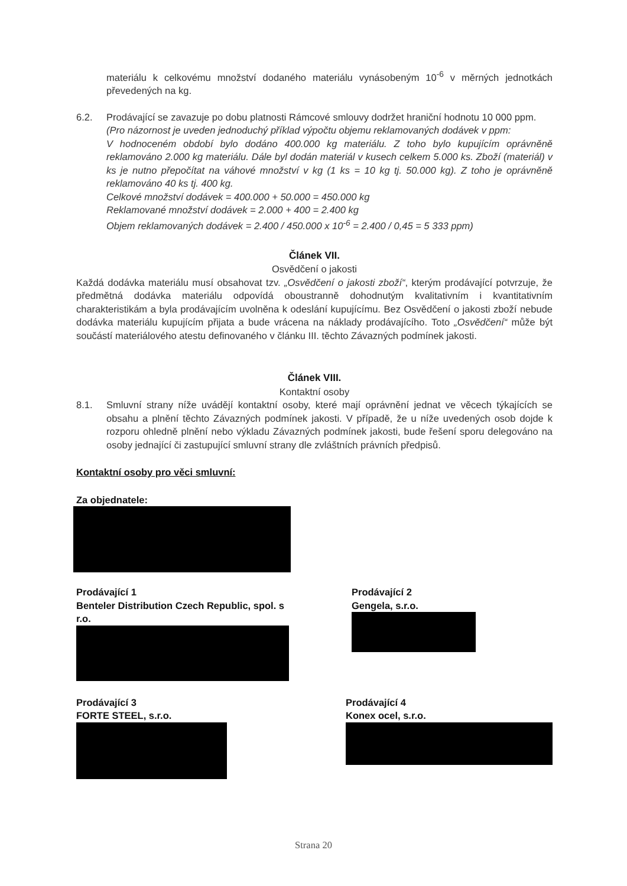materiálu k celkovému množství dodaného materiálu vynásobeným 10<sup>-6</sup> v měrných jednotkách převedených na kg.
6.2. Prodávající se zavazuje po dobu platnosti Rámcové smlouvy dodržet hraniční hodnotu 10 000 ppm.
(Pro názornost je uveden jednoduchý příklad výpočtu objemu reklamovaných dodávek v ppm:
V hodnoceném období bylo dodáno 400.000 kg materiálu. Z toho bylo kupujícím oprávněně reklamováno 2.000 kg materiálu. Dále byl dodán materiál v kusech celkem 5.000 ks. Zboží (materiál) v ks je nutno přepočítat na váhové množství v kg (1 ks = 10 kg tj. 50.000 kg). Z toho je oprávněně reklamováno 40 ks tj. 400 kg.
Celkové množství dodávek = 400.000 + 50.000 = 450.000 kg
Reklamované množství dodávek = 2.000 + 400 = 2.400 kg
Objem reklamovaných dodávek = 2.400 / 450.000 x 10<sup>-6</sup> = 2.400 / 0,45 = 5 333 ppm)
Článek VII.
Osvědčení o jakosti
Každá dodávka materiálu musí obsahovat tzv. „Osvědčení o jakosti zboží“, kterým prodávající potvrzuje, že předmětná dodávka materiálu odpovídá oboustranně dohodnutým kvalitativním i kvantitativním charakteristikám a byla prodávajícím uvolněna k odeslání kupujícímu. Bez Osvědčení o jakosti zboží nebude dodávka materiálu kupujícím přijata a bude vrácena na náklady prodávajícího. Toto „Osvědčení“ může být součástí materiálového atestu definovaného v článku III. těchto Závazných podmínek jakosti.
Článek VIII.
Kontaktní osoby
8.1. Smluvní strany níže uvádějí kontaktní osoby, které mají oprávnění jednat ve věcech týkajících se obsahu a plnění těchto Závazných podmínek jakosti. V případě, že u níže uvedených osob dojde k rozporu ohledně plnění nebo výkladu Závazných podmínek jakosti, bude řešení sporu delegováno na osoby jednající či zastupující smluvní strany dle zvláštních právních předpisů.
Kontaktní osoby pro věci smluvní:
Za objednatele:
Prodávající 1
Benteler Distribution Czech Republic, spol. s r.o.
Prodávající 2
Gengela, s.r.o.
Prodávající 3
FORTE STEEL, s.r.o.
Prodávající 4
Konex ocel, s.r.o.
Strana 20